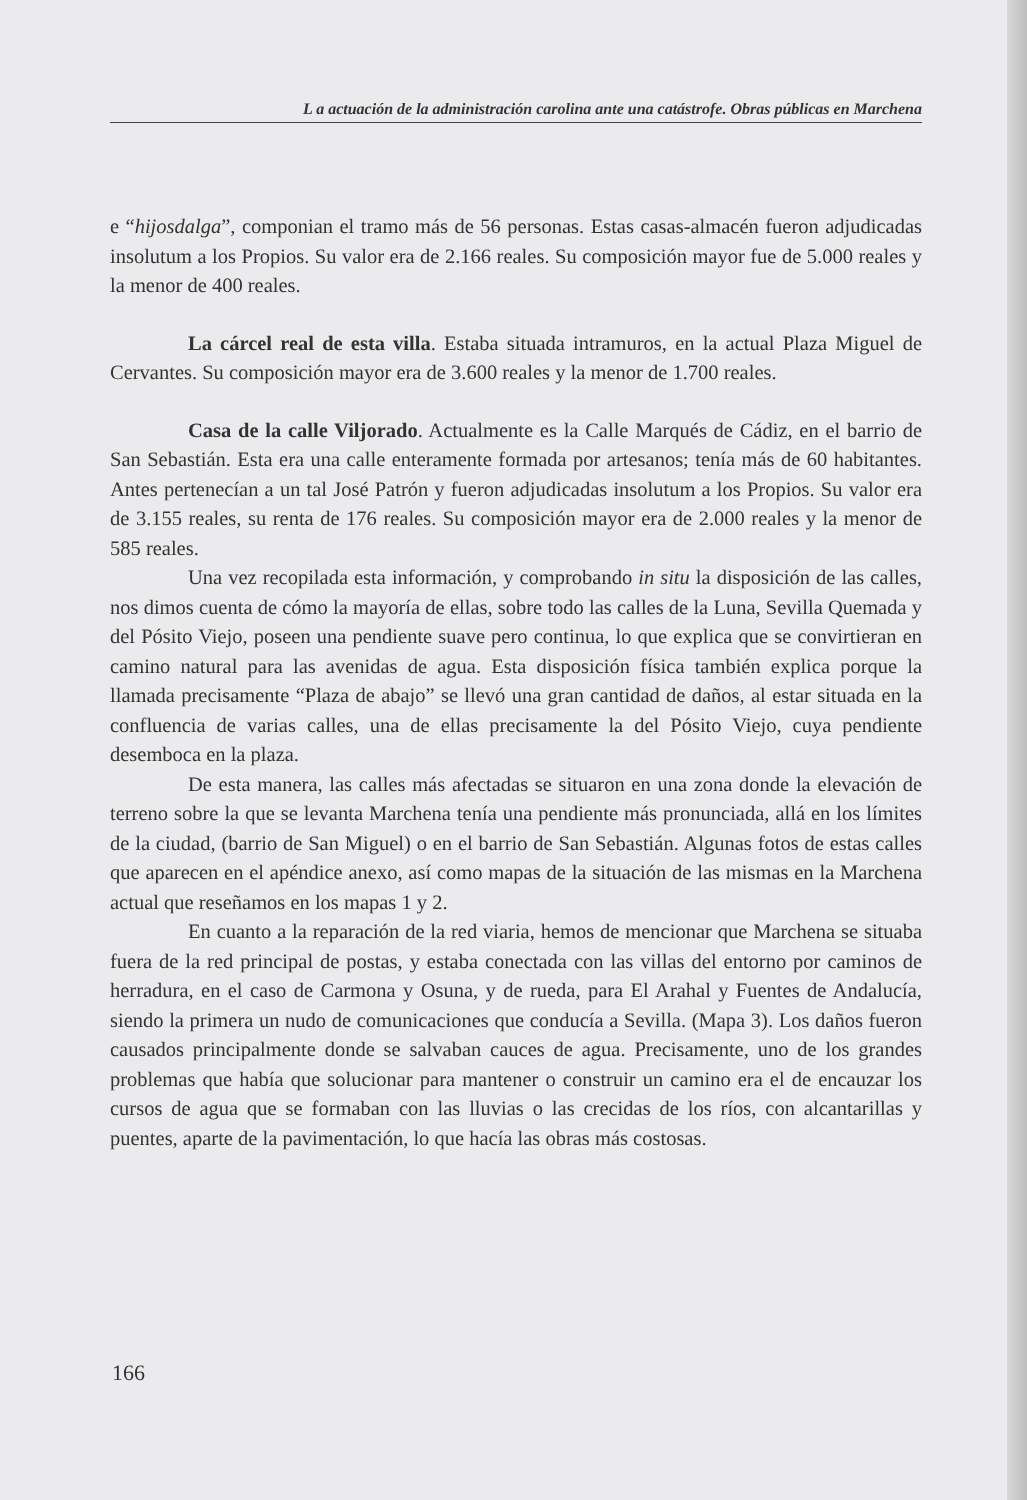L a actuación de la administración carolina ante una catástrofe. Obras públicas en Marchena
e “hijosdalga”, componian el tramo más de 56 personas. Estas casas-almacén fueron adjudicadas insolutum a los Propios. Su valor era de 2.166 reales. Su composición mayor fue de 5.000 reales y la menor de 400 reales.
La cárcel real de esta villa. Estaba situada intramuros, en la actual Plaza Miguel de Cervantes. Su composición mayor era de 3.600 reales y la menor de 1.700 reales.
Casa de la calle Viljorado. Actualmente es la Calle Marqués de Cádiz, en el barrio de San Sebastián. Esta era una calle enteramente formada por artesanos; tenía más de 60 habitantes. Antes pertenecían a un tal José Patrón y fueron adjudicadas insolutum a los Propios. Su valor era de 3.155 reales, su renta de 176 reales. Su composición mayor era de 2.000 reales y la menor de 585 reales.
Una vez recopilada esta información, y comprobando in situ la disposición de las calles, nos dimos cuenta de cómo la mayoría de ellas, sobre todo las calles de la Luna, Sevilla Quemada y del Pósito Viejo, poseen una pendiente suave pero continua, lo que explica que se convirtieran en camino natural para las avenidas de agua. Esta disposición física también explica porque la llamada precisamente “Plaza de abajo” se llevó una gran cantidad de daños, al estar situada en la confluencia de varias calles, una de ellas precisamente la del Pósito Viejo, cuya pendiente desemboca en la plaza.
De esta manera, las calles más afectadas se situaron en una zona donde la elevación de terreno sobre la que se levanta Marchena tenía una pendiente más pronunciada, allá en los límites de la ciudad, (barrio de San Miguel) o en el barrio de San Sebastián. Algunas fotos de estas calles que aparecen en el apéndice anexo, así como mapas de la situación de las mismas en la Marchena actual que reseñamos en los mapas 1 y 2.
En cuanto a la reparación de la red viaria, hemos de mencionar que Marchena se situaba fuera de la red principal de postas, y estaba conectada con las villas del entorno por caminos de herradura, en el caso de Carmona y Osuna, y de rueda, para El Arahal y Fuentes de Andalucía, siendo la primera un nudo de comunicaciones que conducía a Sevilla. (Mapa 3). Los daños fueron causados principalmente donde se salvaban cauces de agua. Precisamente, uno de los grandes problemas que había que solucionar para mantener o construir un camino era el de encauzar los cursos de agua que se formaban con las lluvias o las crecidas de los ríos, con alcantarillas y puentes, aparte de la pavimentación, lo que hacía las obras más costosas.
166